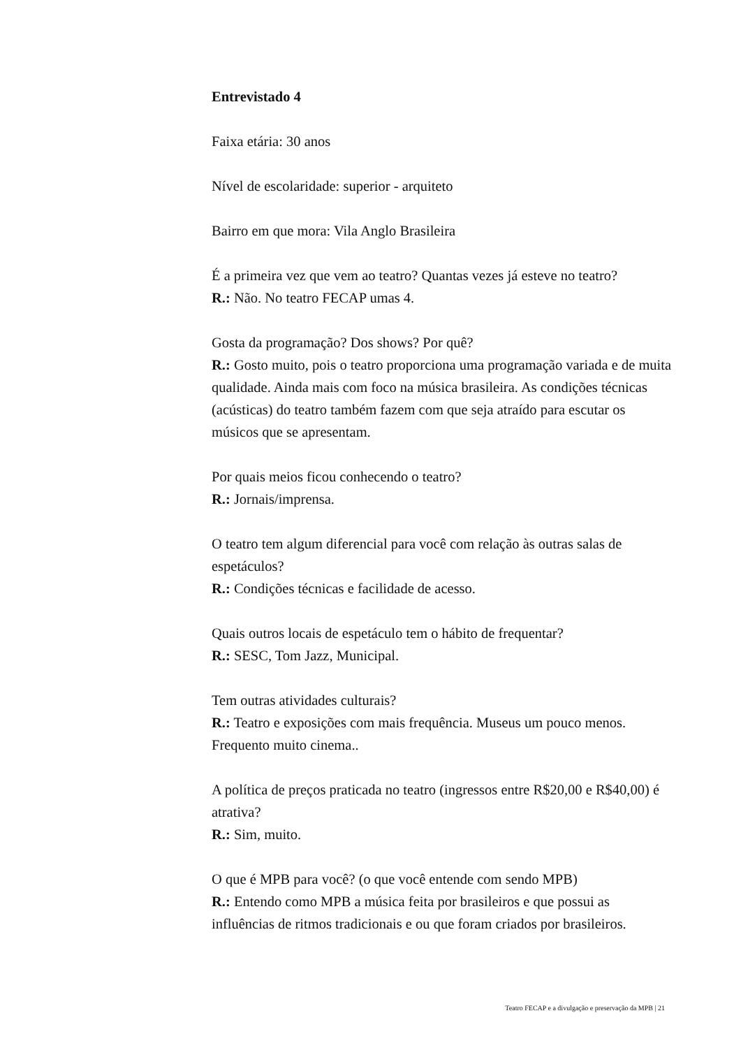Entrevistado 4
Faixa etária: 30 anos
Nível de escolaridade: superior - arquiteto
Bairro em que mora: Vila Anglo Brasileira
É a primeira vez que vem ao teatro? Quantas vezes já esteve no teatro?
R.: Não. No teatro FECAP umas 4.
Gosta da programação? Dos shows? Por quê?
R.: Gosto muito, pois o teatro proporciona uma programação variada e de muita qualidade. Ainda mais com foco na música brasileira. As condições técnicas (acústicas) do teatro também fazem com que seja atraído para escutar os músicos que se apresentam.
Por quais meios ficou conhecendo o teatro?
R.: Jornais/imprensa.
O teatro tem algum diferencial para você com relação às outras salas de espetáculos?
R.: Condições técnicas e facilidade de acesso.
Quais outros locais de espetáculo tem o hábito de frequentar?
R.: SESC, Tom Jazz, Municipal.
Tem outras atividades culturais?
R.: Teatro e exposições com mais frequência. Museus um pouco menos. Frequento muito cinema..
A política de preços praticada no teatro (ingressos entre R$20,00 e R$40,00) é atrativa?
R.: Sim, muito.
O que é MPB para você? (o que você entende com sendo MPB)
R.: Entendo como MPB a música feita por brasileiros e que possui as influências de ritmos tradicionais e ou que foram criados por brasileiros.
Teatro FECAP e a divulgação e preservação da MPB | 21